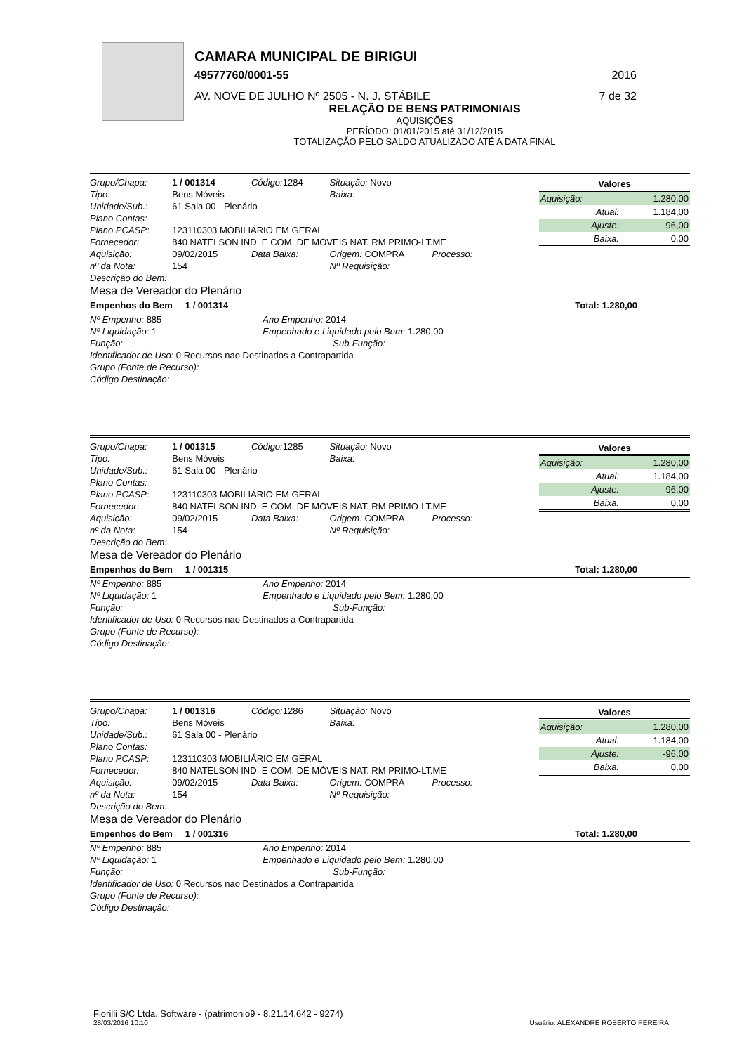CAMARA MUNICIPAL DE BIRIGUI
49577760/0001-55 2016
AV. NOVE DE JULHO Nº 2505 - N. J. STÁBILE 7 de 32
RELAÇÃO DE BENS PATRIMONIAIS
AQUISIÇÕES
PERÍODO: 01/01/2015 até 31/12/2015
TOTALIZAÇÃO PELO SALDO ATUALIZADO ATÉ A DATA FINAL
| Grupo/Chapa: | 1 / 001314 | Código: 1284 | Situação: Novo |
| Tipo: | Bens Móveis | | Baixa: |
| Unidade/Sub.: | 61 Sala 00 - Plenário | | |
| Plano Contas: | | | |
| Plano PCASP: | 123110303 MOBILIÁRIO EM GERAL | | |
| Fornecedor: | 840 NATELSON IND. E COM. DE MÓVEIS NAT. RM PRIMO-LT.ME | | |
| Aquisição: | 09/02/2015 | Data Baixa: | Origem: COMPRA Processo: |
| nº da Nota: | 154 | | Nº Requisição: |
| Descrição do Bem: | | | |
| Mesa de Vereador do Plenário | | | |
| Valores | |
| --- | --- |
| Aquisição: | 1.280,00 |
| Atual: | 1.184,00 |
| Ajuste: | -96,00 |
| Baixa: | 0,00 |
Empenhos do Bem 1 / 001314 Total: 1.280,00
| Nº Empenho: 885 | Ano Empenho: 2014 |
| Nº Liquidação: 1 | Empenhado e Liquidado pelo Bem: 1.280,00 |
| Função: | Sub-Função: |
| Identificador de Uso: 0 Recursos nao Destinados a Contrapartida | |
| Grupo (Fonte de Recurso): | |
| Código Destinação: | |
| Grupo/Chapa: | 1 / 001315 | Código: 1285 | Situação: Novo |
| Tipo: | Bens Móveis | | Baixa: |
| Unidade/Sub.: | 61 Sala 00 - Plenário | | |
| Plano Contas: | | | |
| Plano PCASP: | 123110303 MOBILIÁRIO EM GERAL | | |
| Fornecedor: | 840 NATELSON IND. E COM. DE MÓVEIS NAT. RM PRIMO-LT.ME | | |
| Aquisição: | 09/02/2015 | Data Baixa: | Origem: COMPRA Processo: |
| nº da Nota: | 154 | | Nº Requisição: |
| Descrição do Bem: | | | |
| Mesa de Vereador do Plenário | | | |
| Valores | |
| --- | --- |
| Aquisição: | 1.280,00 |
| Atual: | 1.184,00 |
| Ajuste: | -96,00 |
| Baixa: | 0,00 |
Empenhos do Bem 1 / 001315 Total: 1.280,00
| Nº Empenho: 885 | Ano Empenho: 2014 |
| Nº Liquidação: 1 | Empenhado e Liquidado pelo Bem: 1.280,00 |
| Função: | Sub-Função: |
| Identificador de Uso: 0 Recursos nao Destinados a Contrapartida | |
| Grupo (Fonte de Recurso): | |
| Código Destinação: | |
| Grupo/Chapa: | 1 / 001316 | Código: 1286 | Situação: Novo |
| Tipo: | Bens Móveis | | Baixa: |
| Unidade/Sub.: | 61 Sala 00 - Plenário | | |
| Plano Contas: | | | |
| Plano PCASP: | 123110303 MOBILIÁRIO EM GERAL | | |
| Fornecedor: | 840 NATELSON IND. E COM. DE MÓVEIS NAT. RM PRIMO-LT.ME | | |
| Aquisição: | 09/02/2015 | Data Baixa: | Origem: COMPRA Processo: |
| nº da Nota: | 154 | | Nº Requisição: |
| Descrição do Bem: | | | |
| Mesa de Vereador do Plenário | | | |
| Valores | |
| --- | --- |
| Aquisição: | 1.280,00 |
| Atual: | 1.184,00 |
| Ajuste: | -96,00 |
| Baixa: | 0,00 |
Empenhos do Bem 1 / 001316 Total: 1.280,00
| Nº Empenho: 885 | Ano Empenho: 2014 |
| Nº Liquidação: 1 | Empenhado e Liquidado pelo Bem: 1.280,00 |
| Função: | Sub-Função: |
| Identificador de Uso: 0 Recursos nao Destinados a Contrapartida | |
| Grupo (Fonte de Recurso): | |
| Código Destinação: | |
Fiorilli S/C Ltda. Software - (patrimonio9 - 8.21.14.642 - 9274)
28/03/2016 10:10 Usuário: ALEXANDRE ROBERTO PEREIRA